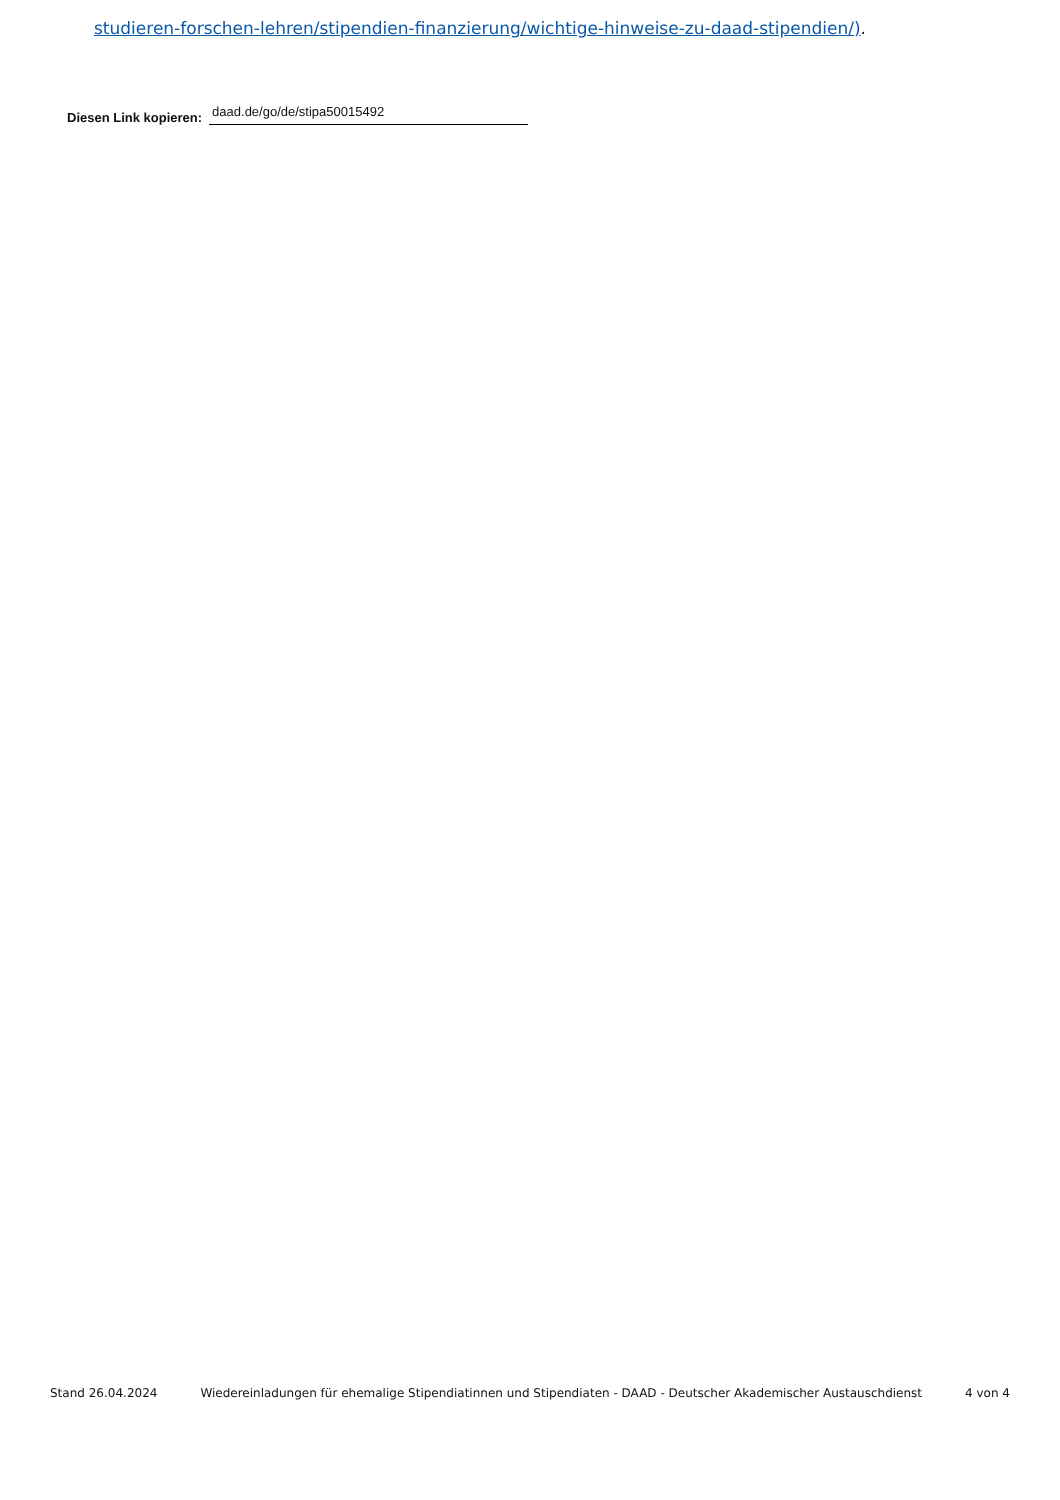studieren-forschen-lehren/stipendien-finanzierung/wichtige-hinweise-zu-daad-stipendien/).
Diesen Link kopieren: daad.de/go/de/stipa50015492
Stand 26.04.2024 Wiedereinladungen für ehemalige Stipendiatinnen und Stipendiaten - DAAD - Deutscher Akademischer Austauschdienst 4 von 4